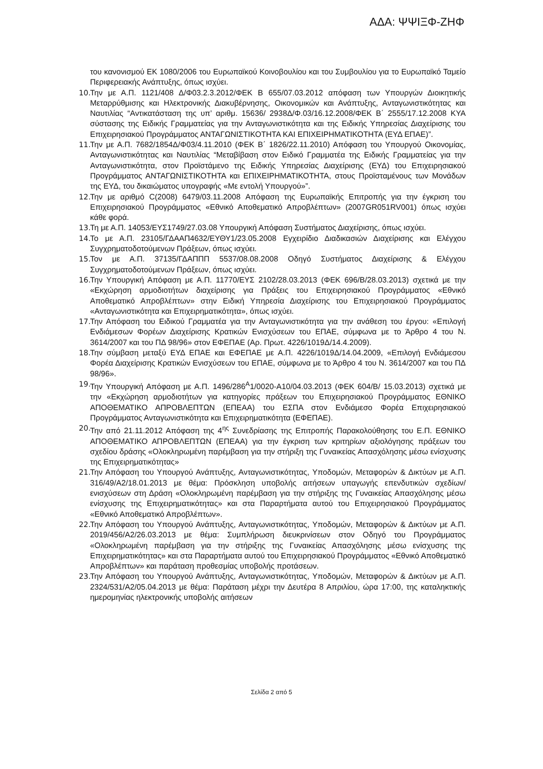ΑΔΑ: ΨΨΙΞΦ-ΖΗΦ
του κανονισμού ΕΚ 1080/2006 του Ευρωπαϊκού Κοινοβουλίου και του Συμβουλίου για το Ευρωπαϊκό Ταμείο Περιφερειακής Ανάπτυξης, όπως ισχύει.
10.
Την με Α.Π. 1121/408 Δ/Φ03.2.3.2012/ΦΕΚ Β 655/07.03.2012 απόφαση των Υπουργών Διοικητικής Μεταρρύθμισης και Ηλεκτρονικής Διακυβέρνησης, Οικονομικών και Ανάπτυξης, Ανταγωνιστικότητας και Ναυτιλίας “Αντικατάσταση της υπ’ αριθμ. 15636/ 2938Δ/Φ.03/16.12.2008/ΦΕΚ Β΄ 2555/17.12.2008 ΚΥΑ σύστασης της Ειδικής Γραμματείας για την Ανταγωνιστικότητα και της Ειδικής Υπηρεσίας Διαχείρισης του Επιχειρησιακού Προγράμματος ΑΝΤΑΓΩΝΙΣΤΙΚΟΤΗΤΑ ΚΑΙ ΕΠΙΧΕΙΡΗΜΑΤΙΚΟΤΗΤΑ (ΕΥΔ ΕΠΑΕ)”.
11.
Την με Α.Π. 7682/1854Δ/Φ03/4.11.2010 (ΦΕΚ Β΄ 1826/22.11.2010) Απόφαση του Υπουργού Οικονομίας, Ανταγωνιστικότητας και Ναυτιλίας “Μεταβίβαση στον Ειδικό Γραμματέα της Ειδικής Γραμματείας για την Ανταγωνιστικότητα, στον Προϊστάμενο της Ειδικής Υπηρεσίας Διαχείρισης (ΕΥΔ) του Επιχειρησιακού Προγράμματος ΑΝΤΑΓΩΝΙΣΤΙΚΟΤΗΤΑ και ΕΠΙΧΕΙΡΗΜΑΤΙΚΟΤΗΤΑ, στους Προϊσταμένους των Μονάδων της ΕΥΔ, του δικαιώματος υπογραφής «Με εντολή Υπουργού»”.
12.
Την με αριθμό C(2008) 6479/03.11.2008 Απόφαση της Ευρωπαϊκής Επιτροπής για την έγκριση του Επιχειρησιακού Προγράμματος «Εθνικό Αποθεματικό Απροβλέπτων» (2007GR051RV001) όπως ισχύει κάθε φορά.
13.
Τη με Α.Π. 14053/ΕΥΣ1749/27.03.08 Υπουργική Απόφαση Συστήματος Διαχείρισης, όπως ισχύει.
14.
Το με Α.Π. 23105/ΓΔΑΑΠ4632/ΕΥΘΥ1/23.05.2008 Εγχειρίδιο Διαδικασιών Διαχείρισης και Ελέγχου Συγχρηματοδοτούμενων Πράξεων, όπως ισχύει.
15.
Τον με Α.Π. 37135/ΓΔΑΠΠΠ 5537/08.08.2008 Οδηγό Συστήματος Διαχείρισης & Ελέγχου Συγχρηματοδοτούμενων Πράξεων, όπως ισχύει.
16.
Την Υπουργική Απόφαση με Α.Π. 11770/ΕΥΣ 2102/28.03.2013 (ΦΕΚ 696/Β/28.03.2013) σχετικά με την «Εκχώρηση αρμοδιοτήτων διαχείρισης για Πράξεις του Επιχειρησιακού Προγράμματος «Εθνικό Αποθεματικό Απροβλέπτων» στην Ειδική Υπηρεσία Διαχείρισης του Επιχειρησιακού Προγράμματος «Ανταγωνιστικότητα και Επιχειρηματικότητα», όπως ισχύει.
17.
Την Απόφαση του Ειδικού Γραμματέα για την Ανταγωνιστικότητα για την ανάθεση του έργου: «Επιλογή Ενδιάμεσων Φορέων Διαχείρισης Κρατικών Ενισχύσεων του ΕΠΑΕ, σύμφωνα με το Άρθρο 4 του Ν. 3614/2007 και του ΠΔ 98/96» στον ΕΦΕΠΑΕ (Αρ. Πρωτ. 4226/1019Δ/14.4.2009).
18.
Την σύμβαση μεταξύ ΕΥΔ ΕΠΑΕ και ΕΦΕΠΑΕ με Α.Π. 4226/1019Δ/14.04.2009, «Επιλογή Ενδιάμεσου Φορέα Διαχείρισης Κρατικών Ενισχύσεων του ΕΠΑΕ, σύμφωνα με το Άρθρο 4 του Ν. 3614/2007 και του ΠΔ 98/96».
19.
Την Υπουργική Απόφαση με Α.Π. 1496/286<sup>Α</sup>1/0020-Α10/04.03.2013 (ΦΕΚ 604/Β/ 15.03.2013) σχετικά με την «Εκχώρηση αρμοδιοτήτων για κατηγορίες πράξεων του Επιχειρησιακού Προγράμματος ΕΘΝΙΚΟ ΑΠΟΘΕΜΑΤΙΚΟ ΑΠΡΟΒΛΕΠΤΩΝ (ΕΠΕΑΑ) του ΕΣΠΑ στον Ενδιάμεσο Φορέα Επιχειρησιακού Προγράμματος Ανταγωνιστικότητα και Επιχειρηματικότητα (ΕΦΕΠΑΕ).
20.
Την από 21.11.2012 Απόφαση της 4<sup>ης</sup> Συνεδρίασης της Επιτροπής Παρακολούθησης του Ε.Π. ΕΘΝΙΚΟ ΑΠΟΘΕΜΑΤΙΚΟ ΑΠΡΟΒΛΕΠΤΩΝ (ΕΠΕΑΑ) για την έγκριση των κριτηρίων αξιολόγησης πράξεων του σχεδίου δράσης «Ολοκληρωμένη παρέμβαση για την στήριξη της Γυναικείας Απασχόλησης μέσω ενίσχυσης της Επιχειρηματικότητας»
21.
Την Απόφαση του Υπουργού Ανάπτυξης, Ανταγωνιστικότητας, Υποδομών, Μεταφορών & Δικτύων με Α.Π. 316/49/Α2/18.01.2013 με θέμα: Πρόσκληση υποβολής αιτήσεων υπαγωγής επενδυτικών σχεδίων/ενισχύσεων στη Δράση «Ολοκληρωμένη παρέμβαση για την στήριξης της Γυναικείας Απασχόλησης μέσω ενίσχυσης της Επιχειρηματικότητας» και στα Παραρτήματα αυτού του Επιχειρησιακού Προγράμματος «Εθνικό Αποθεματικό Απροβλέπτων».
22.
Την Απόφαση του Υπουργού Ανάπτυξης, Ανταγωνιστικότητας, Υποδομών, Μεταφορών & Δικτύων με Α.Π. 2019/456/Α2/26.03.2013 με θέμα: Συμπλήρωση διευκρινίσεων στον Οδηγό του Προγράμματος «Ολοκληρωμένη παρέμβαση για την στήριξης της Γυναικείας Απασχόλησης μέσω ενίσχυσης της Επιχειρηματικότητας» και στα Παραρτήματα αυτού του Επιχειρησιακού Προγράμματος «Εθνικό Αποθεματικό Απροβλέπτων» και παράταση προθεσμίας υποβολής προτάσεων.
23.
Την Απόφαση του Υπουργού Ανάπτυξης, Ανταγωνιστικότητας, Υποδομών, Μεταφορών & Δικτύων με Α.Π. 2324/531/Α2/05.04.2013 με θέμα: Παράταση μέχρι την Δευτέρα 8 Απριλίου, ώρα 17:00, της καταληκτικής ημερομηνίας ηλεκτρονικής υποβολής αιτήσεων
Σελίδα 2 από 5